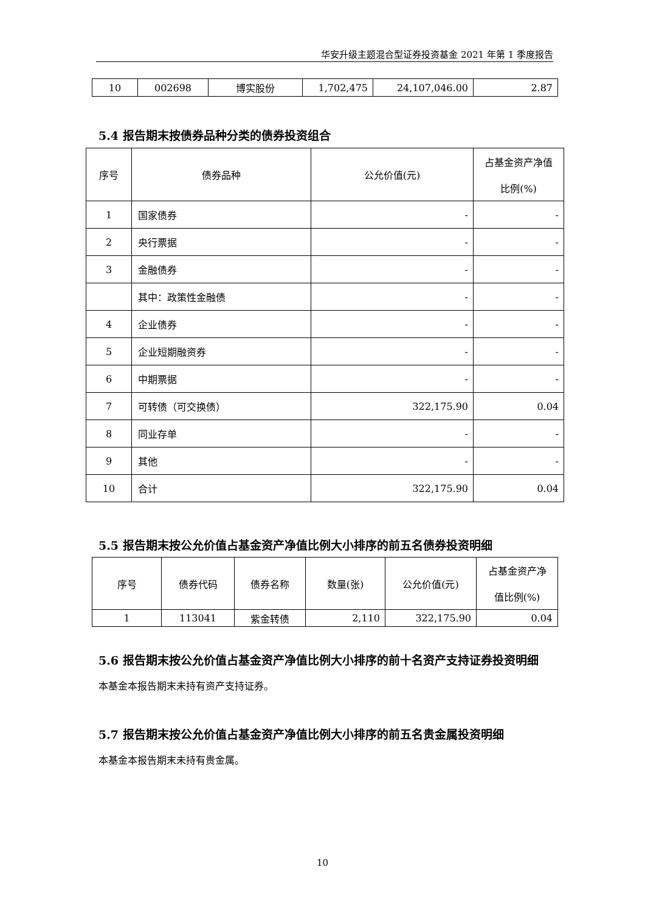华安升级主题混合型证券投资基金 2021 年第 1 季度报告
| 10 | 002698 | 博实股份 | 1,702,475 | 24,107,046.00 | 2.87 |
5.4 报告期末按债券品种分类的债券投资组合
| 序号 | 债券品种 | 公允价值(元) | 占基金资产净值 比例(%) |
| --- | --- | --- | --- |
| 1 | 国家债券 | - | - |
| 2 | 央行票据 | - | - |
| 3 | 金融债券 | - | - |
| | 其中：政策性金融债 | - | - |
| 4 | 企业债券 | - | - |
| 5 | 企业短期融资券 | - | - |
| 6 | 中期票据 | - | - |
| 7 | 可转债（可交换债） | 322,175.90 | 0.04 |
| 8 | 同业存单 | - | - |
| 9 | 其他 | - | - |
| 10 | 合计 | 322,175.90 | 0.04 |
5.5 报告期末按公允价值占基金资产净值比例大小排序的前五名债券投资明细
| 序号 | 债券代码 | 债券名称 | 数量(张) | 公允价值(元) | 占基金资产净 值比例(%) |
| --- | --- | --- | --- | --- | --- |
| 1 | 113041 | 紫金转债 | 2,110 | 322,175.90 | 0.04 |
5.6 报告期末按公允价值占基金资产净值比例大小排序的前十名资产支持证券投资明细
本基金本报告期末未持有资产支持证券。
5.7 报告期末按公允价值占基金资产净值比例大小排序的前五名贵金属投资明细
本基金本报告期末未持有贵金属。
10